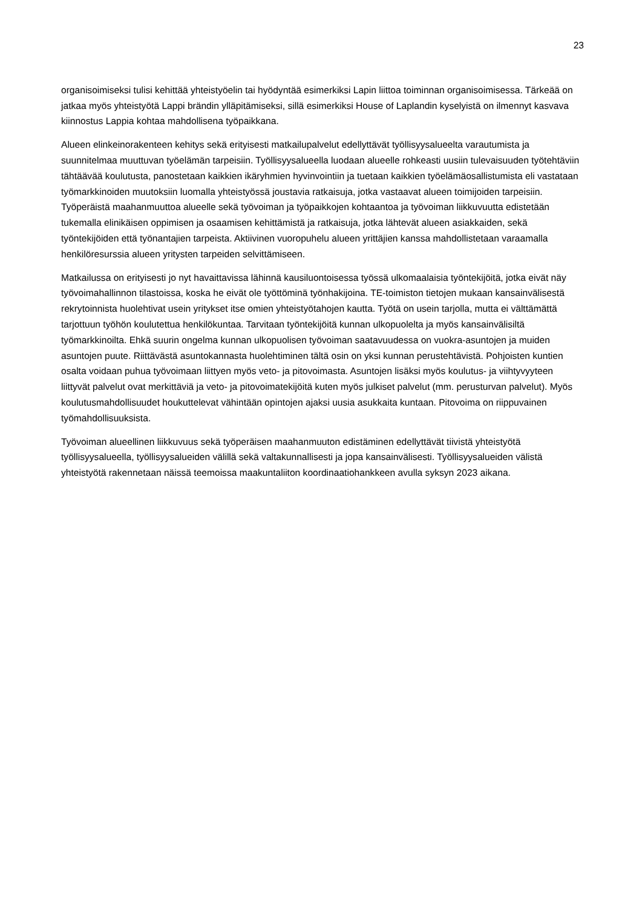23
organisoimiseksi tulisi kehittää yhteistyöelin tai hyödyntää esimerkiksi Lapin liittoa toiminnan organisoimisessa. Tärkeää on jatkaa myös yhteistyötä Lappi brändin ylläpitämiseksi, sillä esimerkiksi House of Laplandin kyselyistä on ilmennyt kasvava kiinnostus Lappia kohtaa mahdollisena työpaikkana.
Alueen elinkeinorakenteen kehitys sekä erityisesti matkailupalvelut edellyttävät työllisyysalueelta varautumista ja suunnitelmaa muuttuvan työelämän tarpeisiin. Työllisyysalueella luodaan alueelle rohkeasti uusiin tulevaisuuden työtehtäviin tähtäävää koulutusta, panostetaan kaikkien ikäryhmien hyvinvointiin ja tuetaan kaikkien työelämäosallistumista eli vastataan työmarkkinoiden muutoksiin luomalla yhteistyössä joustavia ratkaisuja, jotka vastaavat alueen toimijoiden tarpeisiin. Työperäistä maahanmuuttoa alueelle sekä työvoiman ja työpaikkojen kohtaantoa ja työvoiman liikkuvuutta edistetään tukemalla elinikäisen oppimisen ja osaamisen kehittämistä ja ratkaisuja, jotka lähtevät alueen asiakkaiden, sekä työntekijöiden että työnantajien tarpeista. Aktiivinen vuoropuhelu alueen yrittäjien kanssa mahdollistetaan varaamalla henkilöresurssia alueen yritysten tarpeiden selvittämiseen.
Matkailussa on erityisesti jo nyt havaittavissa lähinnä kausiluontoisessa työssä ulkomaalaisia työntekijöitä, jotka eivät näy työvoimahallinnon tilastoissa, koska he eivät ole työttöminä työnhakijoina. TE-toimiston tietojen mukaan kansainvälisestä rekrytoinnista huolehtivat usein yritykset itse omien yhteistyötahojen kautta. Työtä on usein tarjolla, mutta ei välttämättä tarjottuun työhön koulutettua henkilökuntaa. Tarvitaan työntekijöitä kunnan ulkopuolelta ja myös kansainvälisiltä työmarkkinoilta. Ehkä suurin ongelma kunnan ulkopuolisen työvoiman saatavuudessa on vuokra-asuntojen ja muiden asuntojen puute. Riittävästä asuntokannasta huolehtiminen tältä osin on yksi kunnan perustehtävistä. Pohjoisten kuntien osalta voidaan puhua työvoimaan liittyen myös veto- ja pitovoimasta. Asuntojen lisäksi myös koulutus- ja viihtyvyyteen liittyvät palvelut ovat merkittäviä ja veto- ja pitovoimatekijöitä kuten myös julkiset palvelut (mm. perusturvan palvelut). Myös koulutusmahdollisuudet houkuttelevat vähintään opintojen ajaksi uusia asukkaita kuntaan. Pitovoima on riippuvainen työmahdollisuuksista.
Työvoiman alueellinen liikkuvuus sekä työperäisen maahanmuuton edistäminen edellyttävät tiivistä yhteistyötä työllisyysalueella, työllisyysalueiden välillä sekä valtakunnallisesti ja jopa kansainvälisesti. Työllisyysalueiden välistä yhteistyötä rakennetaan näissä teemoissa maakuntaliiton koordinaatiohankkeen avulla syksyn 2023 aikana.